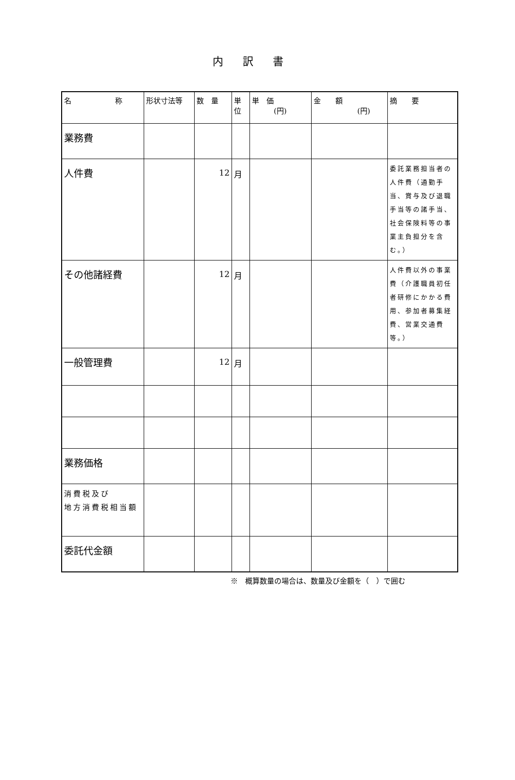内訳書
| 名 称 | 形状寸法等 | 数 量 | 単 位 | 単 価 (円) | 金 額 (円) | 摘 要 |
| --- | --- | --- | --- | --- | --- | --- |
| 業務費 | | | | | | |
| 人件費 | | 12 | 月 | | | 委託業務担当者の人件費（通勤手当、賞与及び退職手当等の諸手当、社会保険料等の事業主負担分を含む。） |
| その他諸経費 | | 12 | 月 | | | 人件費以外の事業費（介護職員初任者研修にかかる費用、参加者募集経費、営業交通費等。） |
| 一般管理費 | | 12 | 月 | | | |
| 業務価格 | | | | | | |
| 消費税及び 地方消費税相当額 | | | | | | |
| 委託代金額 | | | | | | |
※　概算数量の場合は、数量及び金額を（　）で囲む